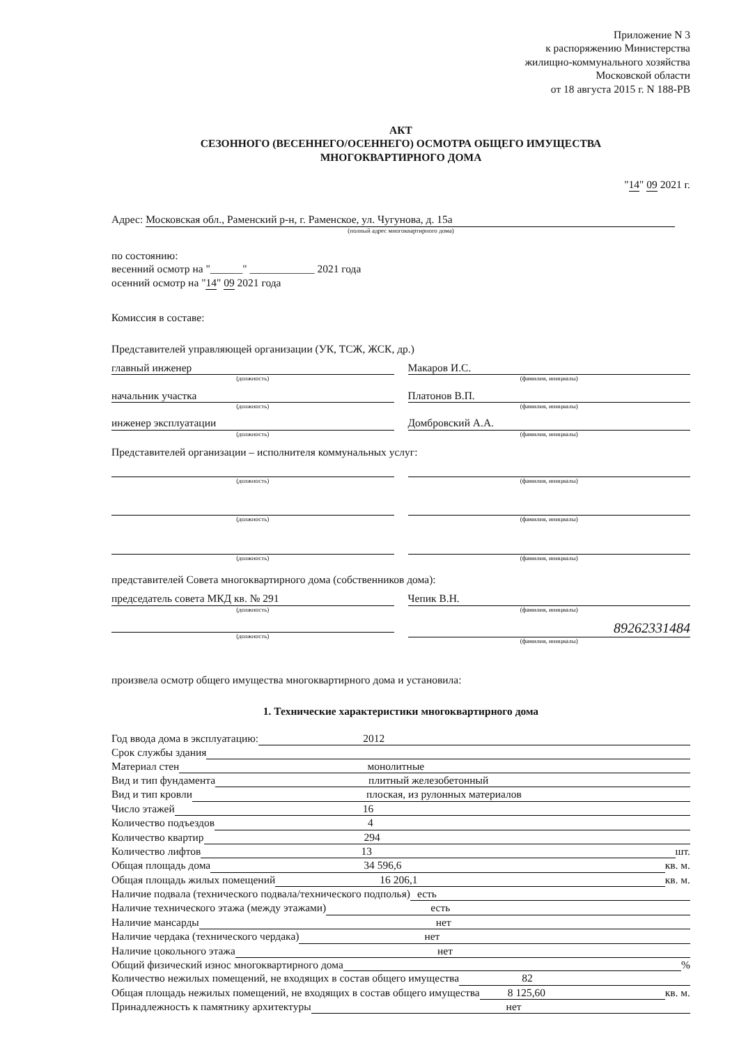Приложение N 3
к распоряжению Министерства
жилищно-коммунального хозяйства
Московской области
от 18 августа 2015 г. N 188-РВ
АКТ
СЕЗОННОГО (ВЕСЕННЕГО/ОСЕННЕГО) ОСМОТРА ОБЩЕГО ИМУЩЕСТВА
МНОГОКВАРТИРНОГО ДОМА
"14" 09 2021 г.
Адрес: Московская обл., Раменский р-н, г. Раменское, ул. Чугунова, д. 15а
(полный адрес многоквартирного дома)
по состоянию:
весенний осмотр на "______" ____________ 2021 года
осенний осмотр на "14" 09 2021 года
Комиссия в составе:
Представителей управляющей организации (УК, ТСЖ, ЖСК, др.)
главный инженер
(должность)
Макаров И.С.
(фамилия, инициалы)
начальник участка
(должность)
Платонов В.П.
(фамилия, инициалы)
инженер эксплуатации
(должность)
Домбровский А.А.
(фамилия, инициалы)
Представителей организации – исполнителя коммунальных услуг:
(должность) (фамилия, инициалы)
(должность) (фамилия, инициалы)
(должность) (фамилия, инициалы)
представителей Совета многоквартирного дома (собственников дома):
председатель совета МКД кв. № 291
(должность)
Чепик В.Н.
(фамилия, инициалы)
(должность)
89262331484
(фамилия, инициалы)
произвела осмотр общего имущества многоквартирного дома и установила:
1. Технические характеристики многоквартирного дома
Год ввода дома в эксплуатацию: 2012
Срок службы здания
Материал стен монолитные
Вид и тип фундамента плитный железобетонный
Вид и тип кровли плоская, из рулонных материалов
Число этажей 16
Количество подъездов 4
Количество квартир 294
Количество лифтов 13 шт.
Общая площадь дома 34 596,6 кв. м.
Общая площадь жилых помещений 16 206,1 кв. м.
Наличие подвала (технического подвала/технического подполья) есть
Наличие технического этажа (между этажами) есть
Наличие мансарды нет
Наличие чердака (технического чердака) нет
Наличие цокольного этажа нет
Общий физический износ многоквартирного дома %
Количество нежилых помещений, не входящих в состав общего имущества 82
Общая площадь нежилых помещений, не входящих в состав общего имущества 8 125,60 кв. м.
Принадлежность к памятнику архитектуры нет